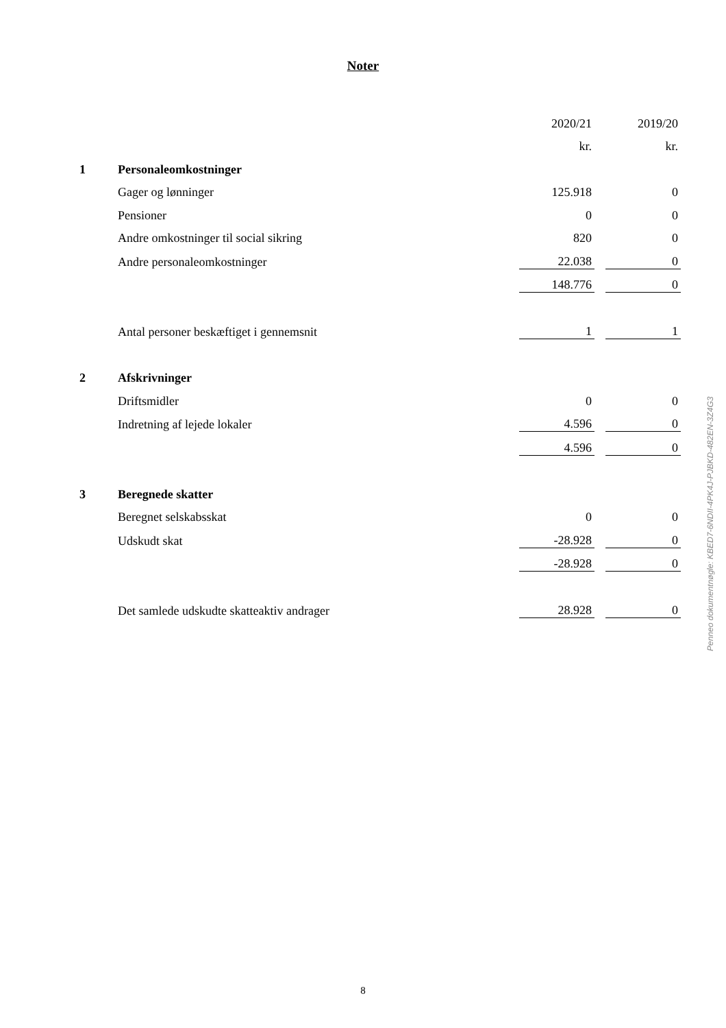Noter
| | | 2020/21 | 2019/20 |
| | | kr. | kr. |
| 1 | Personaleomkostninger | | |
| | Gager og lønninger | 125.918 | 0 |
| | Pensioner | 0 | 0 |
| | Andre omkostninger til social sikring | 820 | 0 |
| | Andre personaleomkostninger | 22.038 | 0 |
| | | 148.776 | 0 |
| | Antal personer beskæftiget i gennemsnit | 1 | 1 |
| 2 | Afskrivninger | | |
| | Driftsmidler | 0 | 0 |
| | Indretning af lejede lokaler | 4.596 | 0 |
| | | 4.596 | 0 |
| 3 | Beregnede skatter | | |
| | Beregnet selskabsskat | 0 | 0 |
| | Udskudt skat | -28.928 | 0 |
| | | -28.928 | 0 |
| | Det samlede udskudte skatteaktiv andrager | 28.928 | 0 |
Penneo dokumentnøgle: KBED7-6NDII-4PK4J-PJBKD-482EN-3Z4G3
8